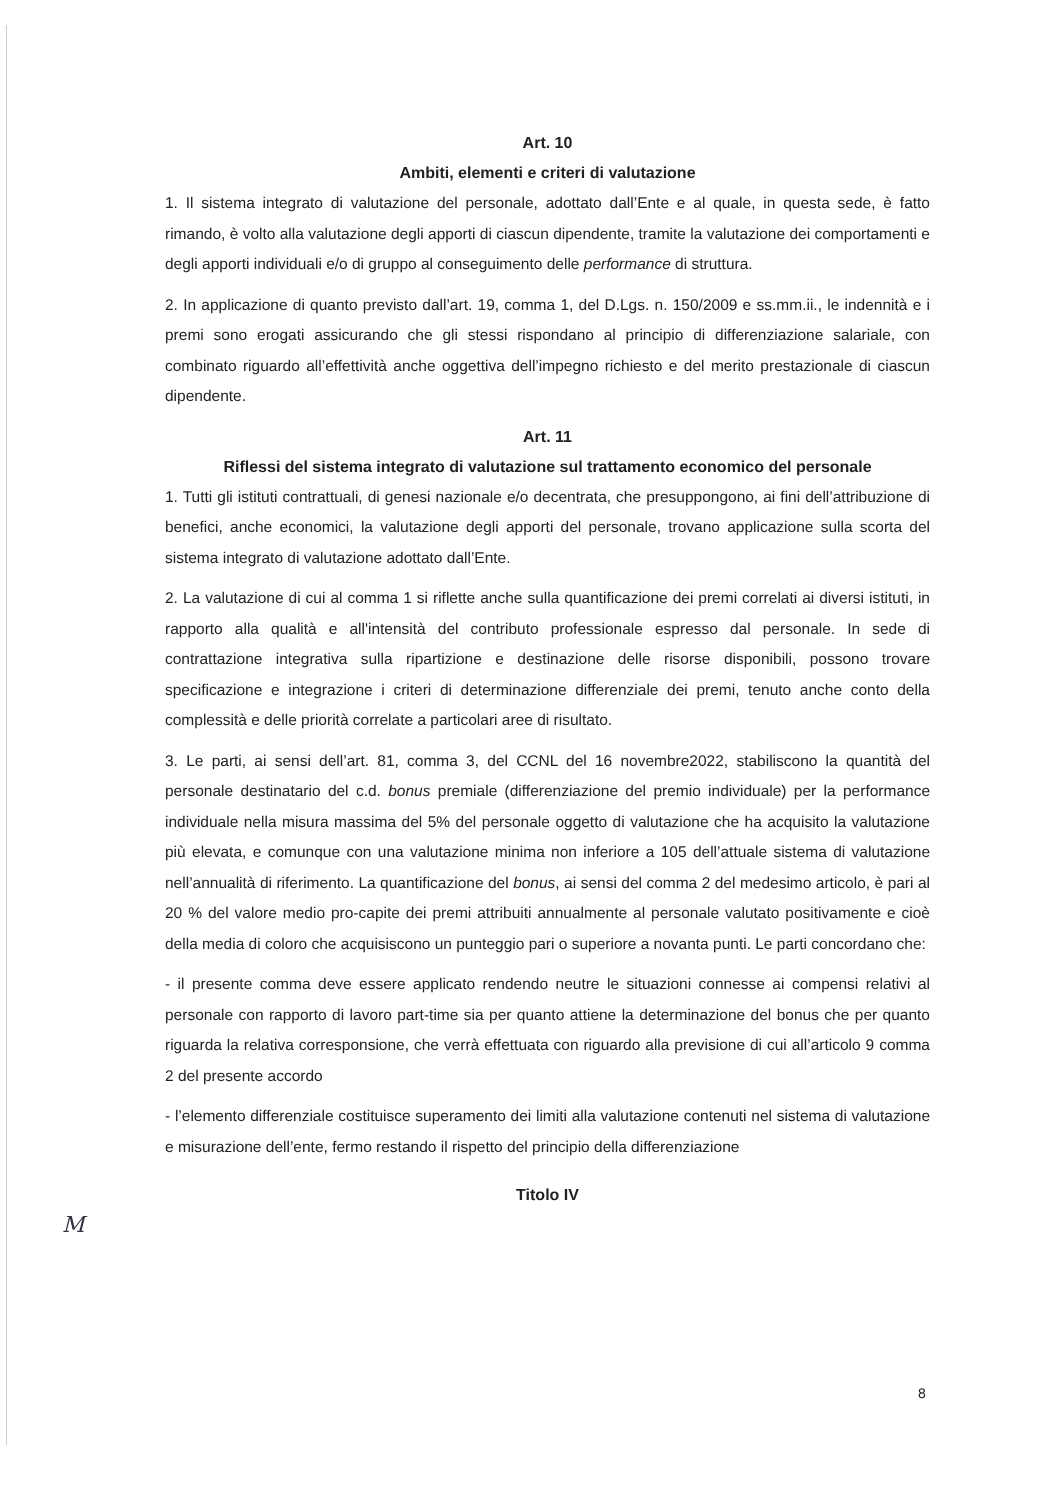Art. 10
Ambiti, elementi e criteri di valutazione
1. Il sistema integrato di valutazione del personale, adottato dall’Ente e al quale, in questa sede, è fatto rimando, è volto alla valutazione degli apporti di ciascun dipendente, tramite la valutazione dei comportamenti e degli apporti individuali e/o di gruppo al conseguimento delle performance di struttura.
2. In applicazione di quanto previsto dall’art. 19, comma 1, del D.Lgs. n. 150/2009 e ss.mm.ii., le indennità e i premi sono erogati assicurando che gli stessi rispondano al principio di differenziazione salariale, con combinato riguardo all’effettività anche oggettiva dell’impegno richiesto e del merito prestazionale di ciascun dipendente.
Art. 11
Riflessi del sistema integrato di valutazione sul trattamento economico del personale
1. Tutti gli istituti contrattuali, di genesi nazionale e/o decentrata, che presuppongono, ai fini dell’attribuzione di benefici, anche economici, la valutazione degli apporti del personale, trovano applicazione sulla scorta del sistema integrato di valutazione adottato dall’Ente.
2. La valutazione di cui al comma 1 si riflette anche sulla quantificazione dei premi correlati ai diversi istituti, in rapporto alla qualità e all'intensità del contributo professionale espresso dal personale. In sede di contrattazione integrativa sulla ripartizione e destinazione delle risorse disponibili, possono trovare specificazione e integrazione i criteri di determinazione differenziale dei premi, tenuto anche conto della complessità e delle priorità correlate a particolari aree di risultato.
3. Le parti, ai sensi dell’art. 81, comma 3, del CCNL del 16 novembre2022, stabiliscono la quantità del personale destinatario del c.d. bonus premiale (differenziazione del premio individuale) per la performance individuale nella misura massima del 5% del personale oggetto di valutazione che ha acquisito la valutazione più elevata, e comunque con una valutazione minima non inferiore a 105 dell’attuale sistema di valutazione nell’annualità di riferimento. La quantificazione del bonus, ai sensi del comma 2 del medesimo articolo, è pari al 20 % del valore medio pro-capite dei premi attribuiti annualmente al personale valutato positivamente e cioè della media di coloro che acquisiscono un punteggio pari o superiore a novanta punti. Le parti concordano che:
- il presente comma deve essere applicato rendendo neutre le situazioni connesse ai compensi relativi al personale con rapporto di lavoro part-time sia per quanto attiene la determinazione del bonus che per quanto riguarda la relativa corresponsione, che verrà effettuata con riguardo alla previsione di cui all’articolo 9 comma 2 del presente accordo
- l’elemento differenziale costituisce superamento dei limiti alla valutazione contenuti nel sistema di valutazione e misurazione dell’ente, fermo restando il rispetto del principio della differenziazione
Titolo IV
M
8